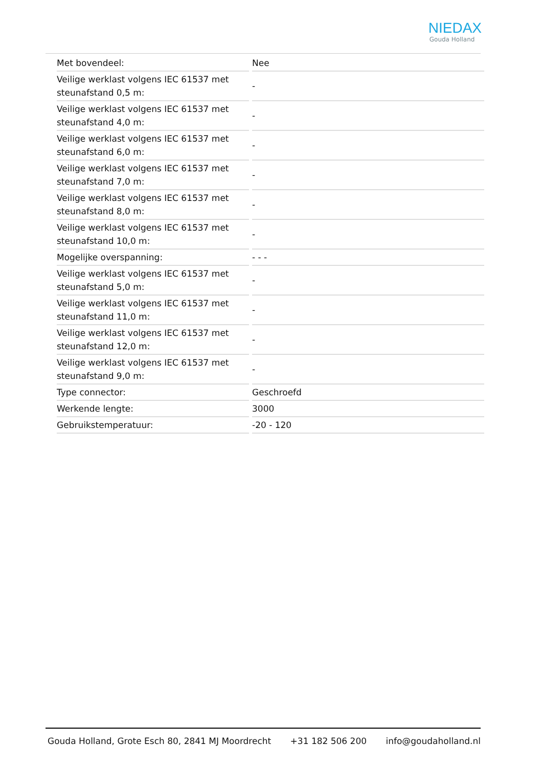NIEDAX
Gouda Holland
| Met bovendeel: | Nee |
| Veilige werklast volgens IEC 61537 met steunafstand 0,5 m: | - |
| Veilige werklast volgens IEC 61537 met steunafstand 4,0 m: | - |
| Veilige werklast volgens IEC 61537 met steunafstand 6,0 m: | - |
| Veilige werklast volgens IEC 61537 met steunafstand 7,0 m: | - |
| Veilige werklast volgens IEC 61537 met steunafstand 8,0 m: | - |
| Veilige werklast volgens IEC 61537 met steunafstand 10,0 m: | - |
| Mogelijke overspanning: | - - - |
| Veilige werklast volgens IEC 61537 met steunafstand 5,0 m: | - |
| Veilige werklast volgens IEC 61537 met steunafstand 11,0 m: | - |
| Veilige werklast volgens IEC 61537 met steunafstand 12,0 m: | - |
| Veilige werklast volgens IEC 61537 met steunafstand 9,0 m: | - |
| Type connector: | Geschroefd |
| Werkende lengte: | 3000 |
| Gebruikstemperatuur: | -20 - 120 |
Gouda Holland, Grote Esch 80, 2841 MJ Moordrecht +31 182 506 200 info@goudaholland.nl